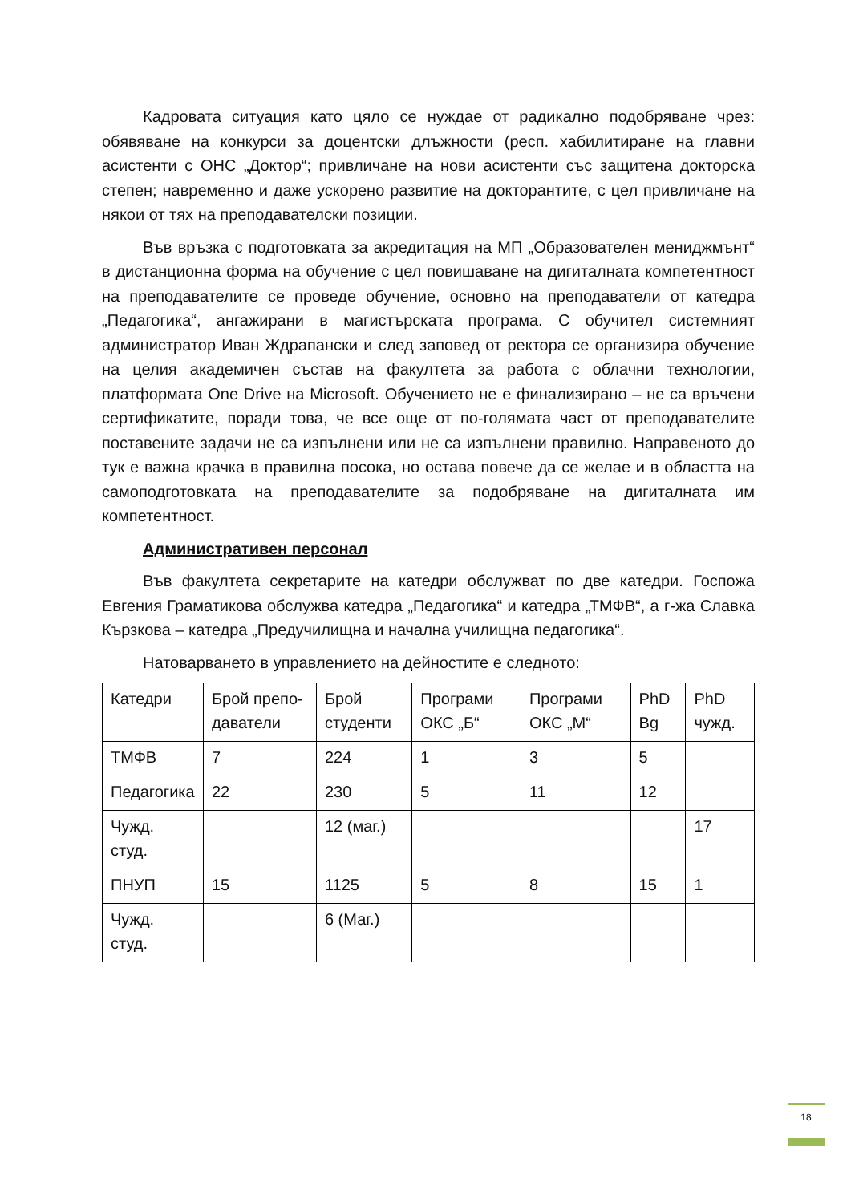Кадровата ситуация като цяло се нуждае от радикално подобряване чрез: обявяване на конкурси за доцентски длъжности (респ. хабилитиране на главни асистенти с ОНС „Доктор“; привличане на нови асистенти със защитена докторска степен; навременно и даже ускорено развитие на докторантите, с цел привличане на някои от тях на преподавателски позиции.
Във връзка с подготовката за акредитация на МП „Образователен мениджмънт“ в дистанционна форма на обучение с цел повишаване на дигиталната компетентност на преподавателите се проведе обучение, основно на преподаватели от катедра „Педагогика“, ангажирани в магистърската програма. С обучител системният администратор Иван Ждрапански и след заповед от ректора се организира обучение на целия академичен състав на факултета за работа с облачни технологии, платформата One Drive на Microsoft. Обучението не е финализирано – не са връчени сертификатите, поради това, че все още от по-голямата част от преподавателите поставените задачи не са изпълнени или не са изпълнени правилно. Направеното до тук е важна крачка в правилна посока, но остава повече да се желае и в областта на самоподготовката на преподавателите за подобряване на дигиталната им компетентност.
Административен персонал
Във факултета секретарите на катедри обслужват по две катедри. Госпожа Евгения Граматикова обслужва катедра „Педагогика“ и катедра „ТМФВ“, а г-жа Славка Кързкова – катедра „Предучилищна и начална училищна педагогика“.
Натоварването в управлението на дейностите е следното:
| Катедри | Брой препо-даватели | Брой студенти | Програми ОКС „Б“ | Програми ОКС „М“ | PhD Bg | PhD чужд. |
| ТМФВ | 7 | 224 | 1 | 3 | 5 | |
| Педагогика | 22 | 230 | 5 | 11 | 12 | |
| Чужд. студ. | | 12 (маг.) | | | | 17 |
| ПНУП | 15 | 1125 | 5 | 8 | 15 | 1 |
| Чужд. студ. | | 6 (Маг.) | | | | |
18